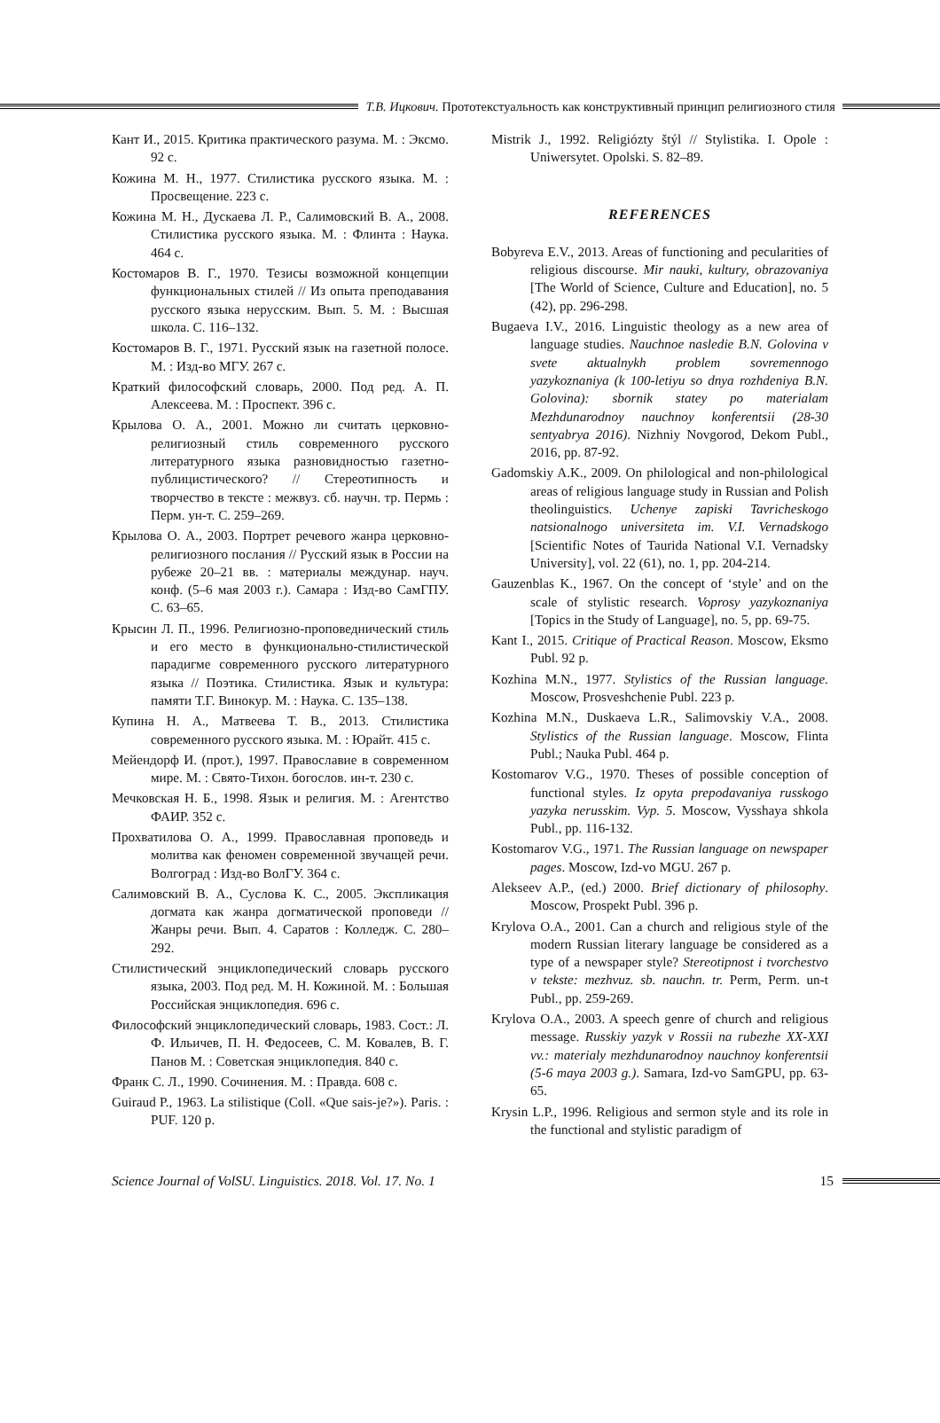Т.В. Ицкович. Прототекстуальность как конструктивный принцип религиозного стиля
Кант И., 2015. Критика практического разума. М. : Эксмо. 92 с.
Кожина М. Н., 1977. Стилистика русского языка. М. : Просвещение. 223 с.
Кожина М. Н., Дускаева Л. Р., Салимовский В. А., 2008. Стилистика русского языка. М. : Флинта : Наука. 464 с.
Костомаров В. Г., 1970. Тезисы возможной концепции функциональных стилей // Из опыта преподавания русского языка нерусским. Вып. 5. М. : Высшая школа. С. 116–132.
Костомаров В. Г., 1971. Русский язык на газетной полосе. М. : Изд-во МГУ. 267 с.
Краткий философский словарь, 2000. Под ред. А. П. Алексеева. М. : Проспект. 396 с.
Крылова О. А., 2001. Можно ли считать церковно-религиозный стиль современного русского литературного языка разновидностью газетно-публицистического? // Стереотипность и творчество в тексте : межвуз. сб. научн. тр. Пермь : Перм. ун-т. С. 259–269.
Крылова О. А., 2003. Портрет речевого жанра церковно-религиозного послания // Русский язык в России на рубеже 20–21 вв. : материалы междунар. науч. конф. (5–6 мая 2003 г.). Самара : Изд-во СамГПУ. С. 63–65.
Крысин Л. П., 1996. Религиозно-проповеднический стиль и его место в функционально-стилистической парадигме современного русского литературного языка // Поэтика. Стилистика. Язык и культура: памяти Т.Г. Винокур. М. : Наука. С. 135–138.
Купина Н. А., Матвеева Т. В., 2013. Стилистика современного русского языка. М. : Юрайт. 415 с.
Мейендорф И. (прот.), 1997. Православие в современном мире. М. : Свято-Тихон. богослов. ин-т. 230 с.
Мечковская Н. Б., 1998. Язык и религия. М. : Агентство ФАИР. 352 с.
Прохватилова О. А., 1999. Православная проповедь и молитва как феномен современной звучащей речи. Волгоград : Изд-во ВолГУ. 364 с.
Салимовский В. А., Суслова К. С., 2005. Экспликация догмата как жанра догматической проповеди // Жанры речи. Вып. 4. Саратов : Колледж. С. 280–292.
Стилистический энциклопедический словарь русского языка, 2003. Под ред. М. Н. Кожиной. М. : Большая Российская энциклопедия. 696 с.
Философский энциклопедический словарь, 1983. Сост.: Л. Ф. Ильичев, П. Н. Федосеев, С. М. Ковалев, В. Г. Панов М. : Советская энциклопедия. 840 с.
Франк С. Л., 1990. Сочинения. М. : Правда. 608 с.
Guiraud P., 1963. La stilistique (Coll. «Que sais-je?»). Paris. : PUF. 120 p.
Mistrik J., 1992. Religiózty štýl // Stylistika. I. Opole : Uniwersytet. Opolski. S. 82–89.
REFERENCES
Bobyreva E.V., 2013. Areas of functioning and pecularities of religious discourse. Mir nauki, kultury, obrazovaniya [The World of Science, Culture and Education], no. 5 (42), pp. 296-298.
Bugaeva I.V., 2016. Linguistic theology as a new area of language studies. Nauchnoe nasledie B.N. Golovina v svete aktualnykh problem sovremennogo yazykoznaniya (k 100-letiyu so dnya rozhdeniya B.N. Golovina): sbornik statey po materialam Mezhdunarodnoy nauchnoy konferentsii (28-30 sentyabrya 2016). Nizhniy Novgorod, Dekom Publ., 2016, pp. 87-92.
Gadomskiy A.K., 2009. On philological and non-philological areas of religious language study in Russian and Polish theolinguistics. Uchenye zapiski Tavricheskogo natsionalnogo universiteta im. V.I. Vernadskogo [Scientific Notes of Taurida National V.I. Vernadsky University], vol. 22 (61), no. 1, pp. 204-214.
Gauzenblas K., 1967. On the concept of ‘style’ and on the scale of stylistic research. Voprosy yazykoznaniya [Topics in the Study of Language], no. 5, pp. 69-75.
Kant I., 2015. Critique of Practical Reason. Moscow, Eksmo Publ. 92 p.
Kozhina M.N., 1977. Stylistics of the Russian language. Moscow, Prosveshchenie Publ. 223 p.
Kozhina M.N., Duskaeva L.R., Salimovskiy V.A., 2008. Stylistics of the Russian language. Moscow, Flinta Publ.; Nauka Publ. 464 p.
Kostomarov V.G., 1970. Theses of possible conception of functional styles. Iz opyta prepodavaniya russkogo yazyka nerusskim. Vyp. 5. Moscow, Vysshaya shkola Publ., pp. 116-132.
Kostomarov V.G., 1971. The Russian language on newspaper pages. Moscow, Izd-vo MGU. 267 p.
Alekseev A.P., (ed.) 2000. Brief dictionary of philosophy. Moscow, Prospekt Publ. 396 p.
Krylova O.A., 2001. Can a church and religious style of the modern Russian literary language be considered as a type of a newspaper style? Stereotipnost i tvorchestvo v tekste: mezhvuz. sb. nauchn. tr. Perm, Perm. un-t Publ., pp. 259-269.
Krylova O.A., 2003. A speech genre of church and religious message. Russkiy yazyk v Rossii na rubezhe XX-XXI vv.: materialy mezhdunarodnoy nauchnoy konferentsii (5-6 maya 2003 g.). Samara, Izd-vo SamGPU, pp. 63-65.
Krysin L.P., 1996. Religious and sermon style and its role in the functional and stylistic paradigm of
Science Journal of VolSU. Linguistics. 2018. Vol. 17. No. 1 15